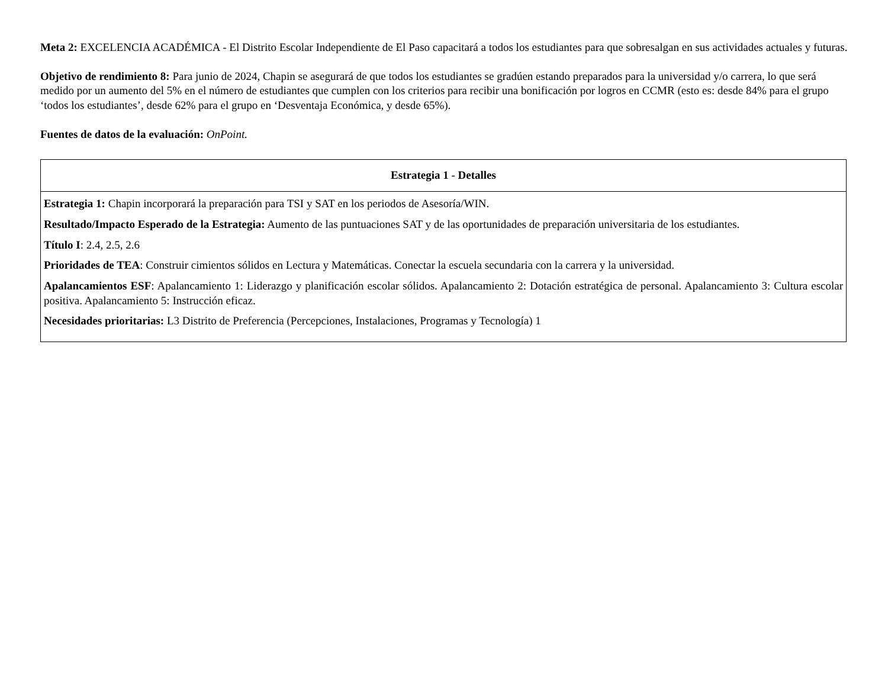Meta 2: EXCELENCIA ACADÉMICA - El Distrito Escolar Independiente de El Paso capacitará a todos los estudiantes para que sobresalgan en sus actividades actuales y futuras.
Objetivo de rendimiento 8: Para junio de 2024, Chapin se asegurará de que todos los estudiantes se gradúen estando preparados para la universidad y/o carrera, lo que será medido por un aumento del 5% en el número de estudiantes que cumplen con los criterios para recibir una bonificación por logros en CCMR (esto es: desde 84% para el grupo ‘todos los estudiantes’, desde 62% para el grupo en ‘Desventaja Económica, y desde 65%).
Fuentes de datos de la evaluación: OnPoint.
| Estrategia 1 - Detalles |
| --- |
| Estrategia 1: Chapin incorporará la preparación para TSI y SAT en los periodos de Asesoría/WIN. Resultado/Impacto Esperado de la Estrategia: Aumento de las puntuaciones SAT y de las oportunidades de preparación universitaria de los estudiantes. Título I : 2.4, 2.5, 2.6 Prioridades de TEA : Construir cimientos sólidos en Lectura y Matemáticas. Conectar la escuela secundaria con la carrera y la universidad. Apalancamientos ESF : Apalancamiento 1: Liderazgo y planificación escolar sólidos. Apalancamiento 2: Dotación estratégica de personal. Apalancamiento 3: Cultura escolar positiva. Apalancamiento 5: Instrucción eficaz. Necesidades prioritarias: L3 Distrito de Preferencia (Percepciones, Instalaciones, Programas y Tecnología) 1 |